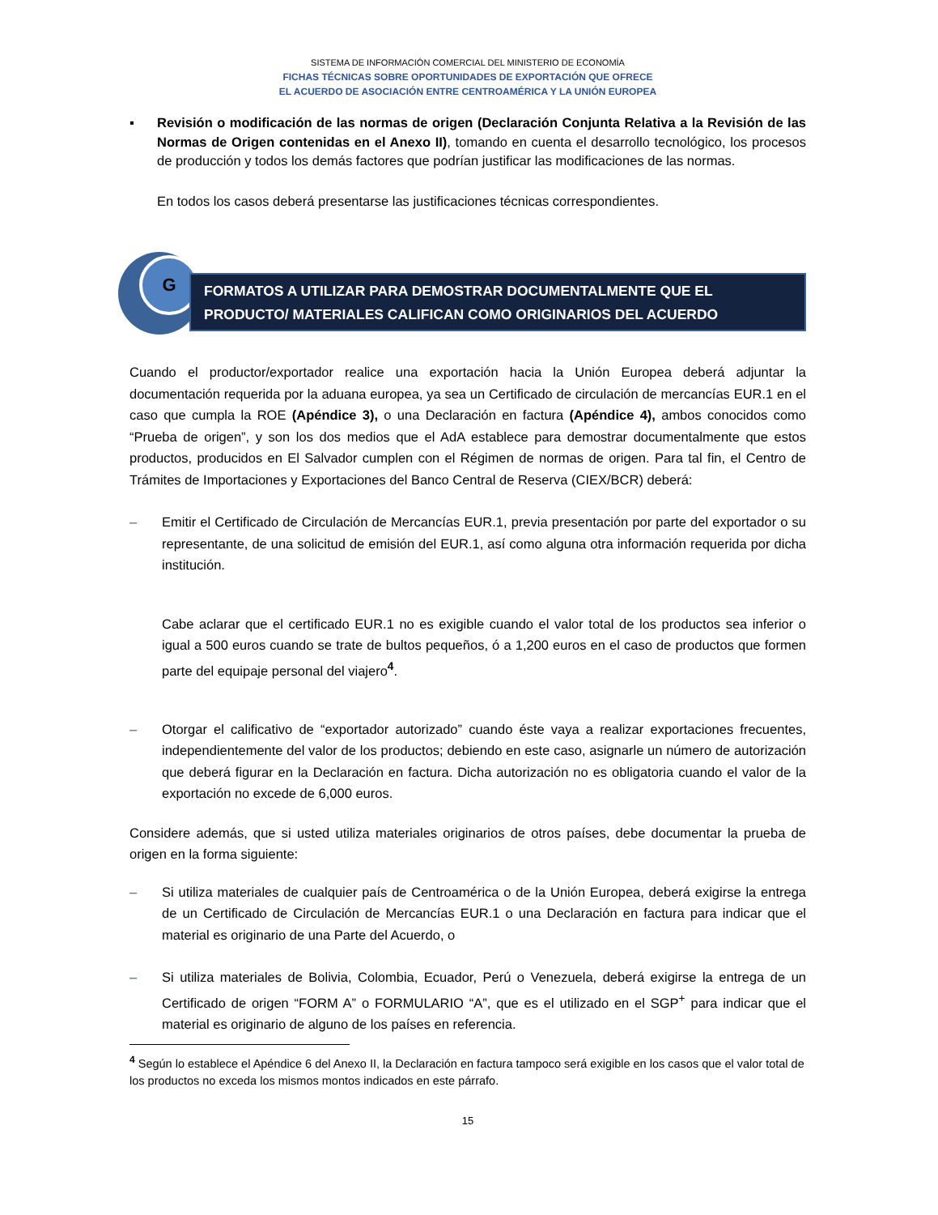SISTEMA DE INFORMACIÓN COMERCIAL DEL MINISTERIO DE ECONOMÍA
FICHAS TÉCNICAS SOBRE OPORTUNIDADES DE EXPORTACIÓN QUE OFRECE
EL ACUERDO DE ASOCIACIÓN ENTRE CENTROAMÉRICA Y LA UNIÓN EUROPEA
▪ Revisión o modificación de las normas de origen (Declaración Conjunta Relativa a la Revisión de las Normas de Origen contenidas en el Anexo II), tomando en cuenta el desarrollo tecnológico, los procesos de producción y todos los demás factores que podrían justificar las modificaciones de las normas.
En todos los casos deberá presentarse las justificaciones técnicas correspondientes.
G
FORMATOS A UTILIZAR PARA DEMOSTRAR DOCUMENTALMENTE QUE EL
PRODUCTO/ MATERIALES CALIFICAN COMO ORIGINARIOS DEL ACUERDO
Cuando el productor/exportador realice una exportación hacia la Unión Europea deberá adjuntar la documentación requerida por la aduana europea, ya sea un Certificado de circulación de mercancías EUR.1 en el caso que cumpla la ROE (Apéndice 3), o una Declaración en factura (Apéndice 4), ambos conocidos como “Prueba de origen”, y son los dos medios que el AdA establece para demostrar documentalmente que estos productos, producidos en El Salvador cumplen con el Régimen de normas de origen. Para tal fin, el Centro de Trámites de Importaciones y Exportaciones del Banco Central de Reserva (CIEX/BCR) deberá:
– Emitir el Certificado de Circulación de Mercancías EUR.1, previa presentación por parte del exportador o su representante, de una solicitud de emisión del EUR.1, así como alguna otra información requerida por dicha institución.
Cabe aclarar que el certificado EUR.1 no es exigible cuando el valor total de los productos sea inferior o igual a 500 euros cuando se trate de bultos pequeños, ó a 1,200 euros en el caso de productos que formen parte del equipaje personal del viajero<sup>4</sup>.
– Otorgar el calificativo de “exportador autorizado” cuando éste vaya a realizar exportaciones frecuentes, independientemente del valor de los productos; debiendo en este caso, asignarle un número de autorización que deberá figurar en la Declaración en factura. Dicha autorización no es obligatoria cuando el valor de la exportación no excede de 6,000 euros.
Considere además, que si usted utiliza materiales originarios de otros países, debe documentar la prueba de origen en la forma siguiente:
– Si utiliza materiales de cualquier país de Centroamérica o de la Unión Europea, deberá exigirse la entrega de un Certificado de Circulación de Mercancías EUR.1 o una Declaración en factura para indicar que el material es originario de una Parte del Acuerdo, o
– Si utiliza materiales de Bolivia, Colombia, Ecuador, Perú o Venezuela, deberá exigirse la entrega de un Certificado de origen “FORM A” o FORMULARIO “A”, que es el utilizado en el SGP<sup>+</sup> para indicar que el material es originario de alguno de los países en referencia.
<sup>4</sup> Según lo establece el Apéndice 6 del Anexo II, la Declaración en factura tampoco será exigible en los casos que el valor total de los productos no exceda los mismos montos indicados en este párrafo.
15